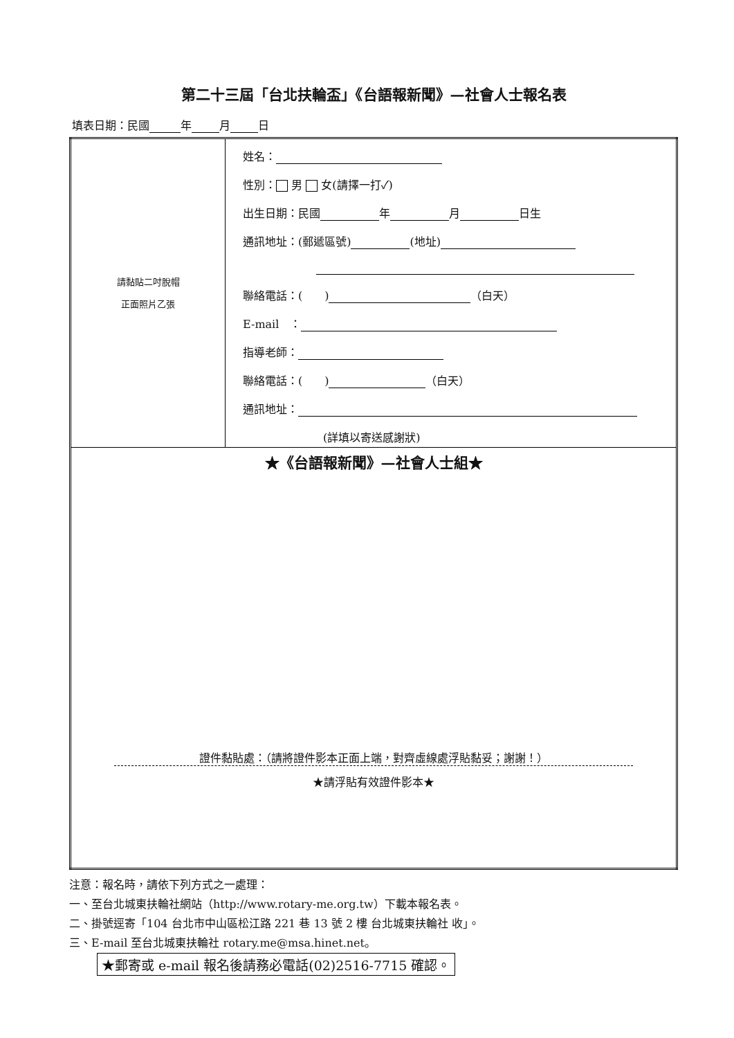第二十三屆「台北扶輪盃」《台語報新聞》—社會人士報名表
填表日期：民國 年 月 日
| 請黏貼二吋脫帽 正面照片乙張 | 姓名： 性別： 男 女(請擇一打✓) 出生日期：民國 年 月 日生 通訊地址：(郵遞區號) (地址) 聯絡電話：( ) （白天） E-mail ： 指導老師： 聯絡電話：( ) （白天） 通訊地址： (詳填以寄送感謝狀) |
| ★《台語報新聞》—社會人士組★ 證件黏貼處：（請將證件影本正面上端，對齊虛線處浮貼黏妥；謝謝！） ★請浮貼有效證件影本★ | |
注意：報名時，請依下列方式之一處理：
一、至台北城東扶輪社網站（http://www.rotary-me.org.tw）下載本報名表。
二、掛號逕寄「104 台北市中山區松江路 221 巷 13 號 2 樓 台北城東扶輪社 收」。
三、E-mail 至台北城東扶輪社 rotary.me@msa.hinet.net。
★郵寄或 e-mail 報名後請務必電話(02)2516-7715 確認。